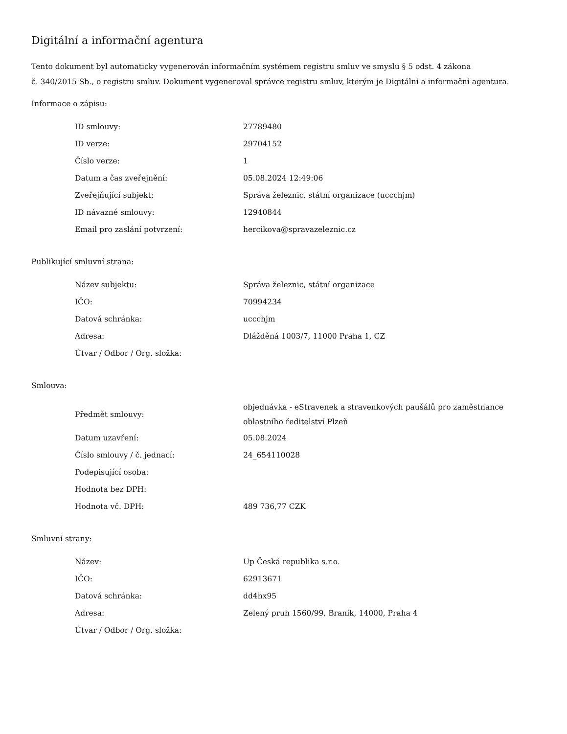Digitální a informační agentura
Tento dokument byl automaticky vygenerován informačním systémem registru smluv ve smyslu § 5 odst. 4 zákona
č. 340/2015 Sb., o registru smluv. Dokument vygeneroval správce registru smluv, kterým je Digitální a informační agentura.
Informace o zápisu:
| ID smlouvy: | 27789480 |
| ID verze: | 29704152 |
| Číslo verze: | 1 |
| Datum a čas zveřejnění: | 05.08.2024 12:49:06 |
| Zveřejňující subjekt: | Správa železnic, státní organizace (uccchjm) |
| ID návazné smlouvy: | 12940844 |
| Email pro zaslání potvrzení: | hercikova@spravazeleznic.cz |
Publikující smluvní strana:
| Název subjektu: | Správa železnic, státní organizace |
| IČO: | 70994234 |
| Datová schránka: | uccchjm |
| Adresa: | Dlážděná 1003/7, 11000 Praha 1, CZ |
| Útvar / Odbor / Org. složka: | |
Smlouva:
| Předmět smlouvy: | objednávka - eStravenek a stravenkových paušálů pro zaměstnance oblastního ředitelství Plzeň |
| Datum uzavření: | 05.08.2024 |
| Číslo smlouvy / č. jednací: | 24_654110028 |
| Podepisující osoba: | |
| Hodnota bez DPH: | |
| Hodnota vč. DPH: | 489 736,77 CZK |
Smluvní strany:
| Název: | Up Česká republika s.r.o. |
| IČO: | 62913671 |
| Datová schránka: | dd4hx95 |
| Adresa: | Zelený pruh 1560/99, Braník, 14000, Praha 4 |
| Útvar / Odbor / Org. složka: | |